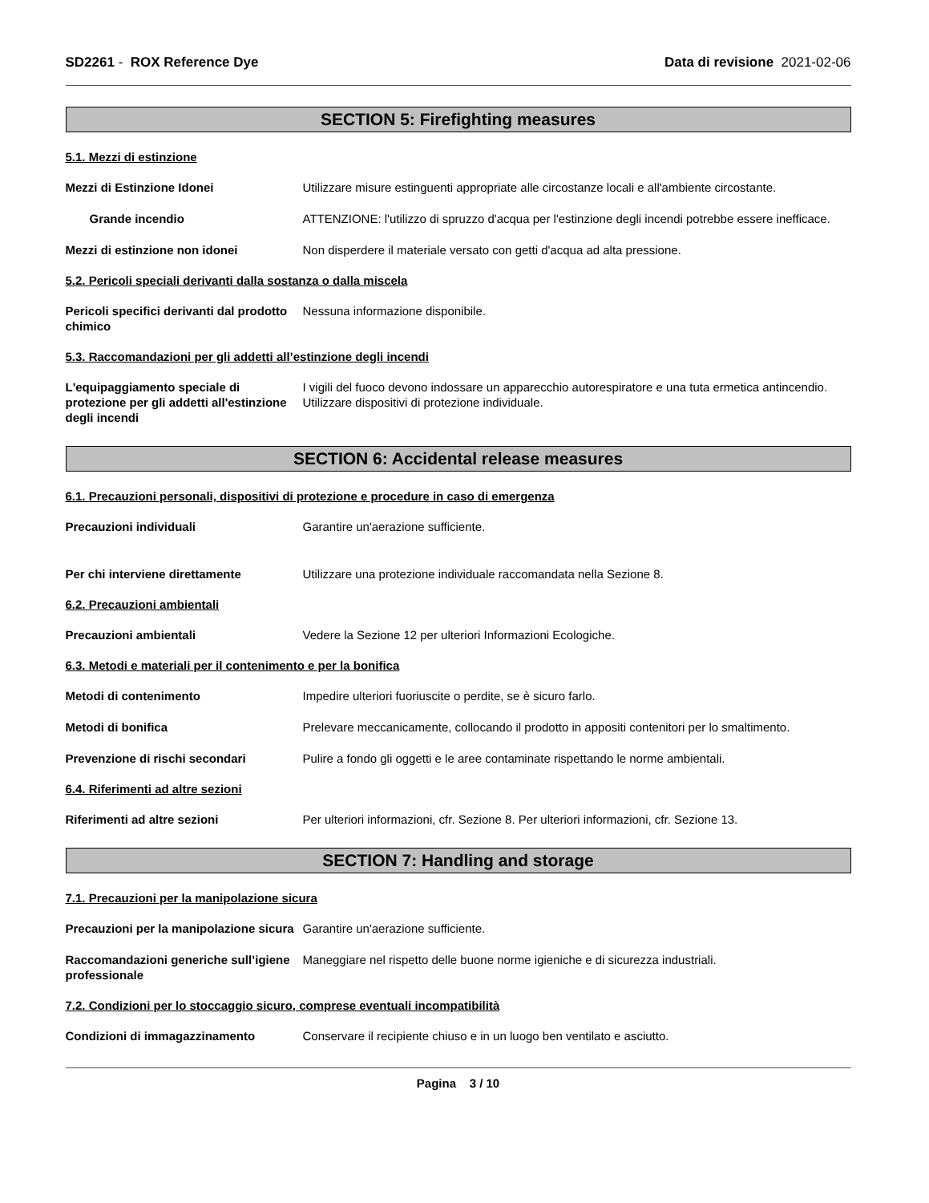SD2261 - ROX Reference Dye Data di revisione 2021-02-06
SECTION 5: Firefighting measures
5.1. Mezzi di estinzione
Mezzi di Estinzione Idonei Utilizzare misure estinguenti appropriate alle circostanze locali e all'ambiente circostante.
Grande incendio ATTENZIONE: l'utilizzo di spruzzo d'acqua per l'estinzione degli incendi potrebbe essere inefficace.
Mezzi di estinzione non idonei Non disperdere il materiale versato con getti d'acqua ad alta pressione.
5.2. Pericoli speciali derivanti dalla sostanza o dalla miscela
Pericoli specifici derivanti dal prodotto chimico
Nessuna informazione disponibile.
5.3. Raccomandazioni per gli addetti all’estinzione degli incendi
L'equipaggiamento speciale di protezione per gli addetti all'estinzione degli incendi
I vigili del fuoco devono indossare un apparecchio autorespiratore e una tuta ermetica antincendio. Utilizzare dispositivi di protezione individuale.
SECTION 6: Accidental release measures
6.1. Precauzioni personali, dispositivi di protezione e procedure in caso di emergenza
Precauzioni individuali Garantire un'aerazione sufficiente.
Per chi interviene direttamente Utilizzare una protezione individuale raccomandata nella Sezione 8.
6.2. Precauzioni ambientali
Precauzioni ambientali Vedere la Sezione 12 per ulteriori Informazioni Ecologiche.
6.3. Metodi e materiali per il contenimento e per la bonifica
Metodi di contenimento Impedire ulteriori fuoriuscite o perdite, se è sicuro farlo.
Metodi di bonifica Prelevare meccanicamente, collocando il prodotto in appositi contenitori per lo smaltimento.
Prevenzione di rischi secondari Pulire a fondo gli oggetti e le aree contaminate rispettando le norme ambientali.
6.4. Riferimenti ad altre sezioni
Riferimenti ad altre sezioni Per ulteriori informazioni, cfr. Sezione 8. Per ulteriori informazioni, cfr. Sezione 13.
SECTION 7: Handling and storage
7.1. Precauzioni per la manipolazione sicura
Precauzioni per la manipolazione sicura
Garantire un'aerazione sufficiente.
Raccomandazioni generiche sull’igiene professionale
Maneggiare nel rispetto delle buone norme igieniche e di sicurezza industriali.
7.2. Condizioni per lo stoccaggio sicuro, comprese eventuali incompatibilità
Condizioni di immagazzinamento Conservare il recipiente chiuso e in un luogo ben ventilato e asciutto.
Pagina 3 / 10